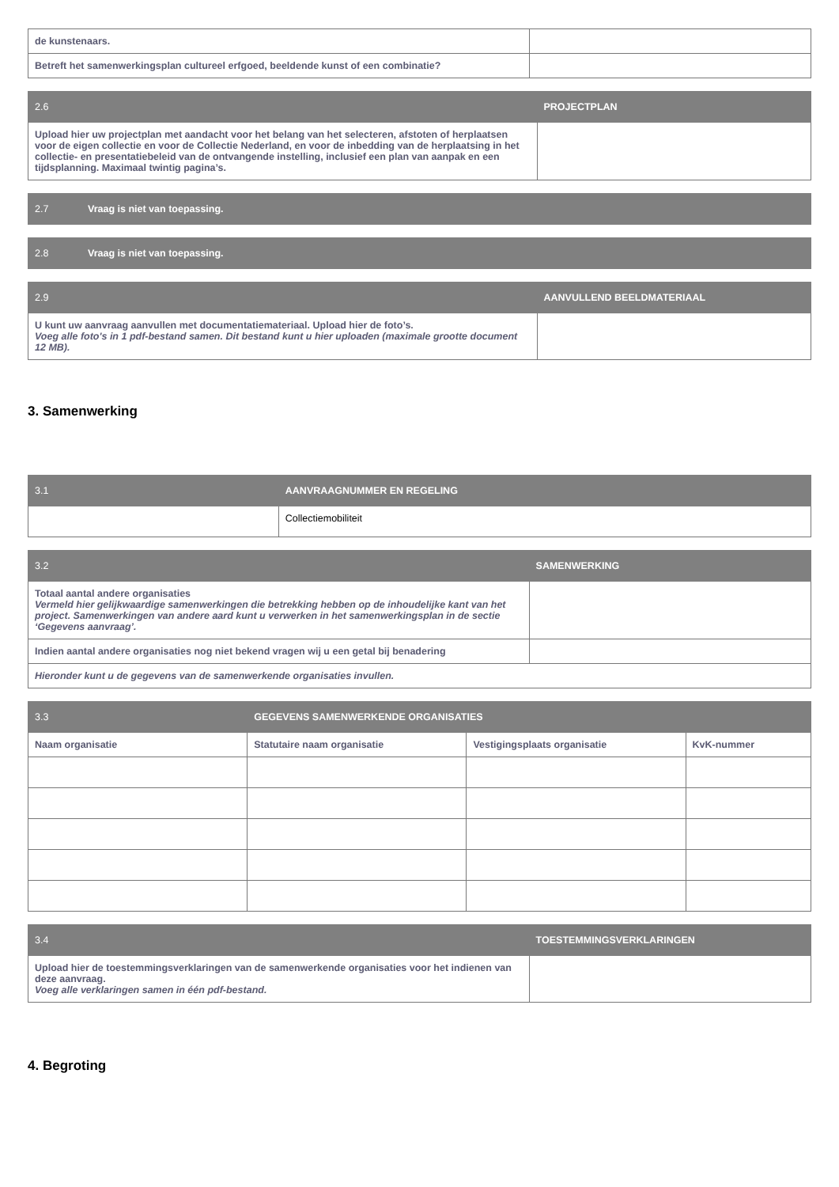| de kunstenaars. | |
| Betreft het samenwerkingsplan cultureel erfgoed, beeldende kunst of een combinatie? | |
| 2.6 | PROJECTPLAN | |
| Upload hier uw projectplan met aandacht voor het belang van het selecteren, afstoten of herplaatsen voor de eigen collectie en voor de Collectie Nederland, en voor de inbedding van de herplaatsing in het collectie- en presentatiebeleid van de ontvangende instelling, inclusief een plan van aanpak en een tijdsplanning. Maximaal twintig pagina’s. | | |
| 2.7 | Vraag is niet van toepassing. |
| 2.8 | Vraag is niet van toepassing. |
| 2.9 | AANVULLEND BEELDMATERIAAL | |
| U kunt uw aanvraag aanvullen met documentatiemateriaal. Upload hier de foto’s. Voeg alle foto's in 1 pdf-bestand samen. Dit bestand kunt u hier uploaden (maximale grootte document 12 MB). | | |
3. Samenwerking
| 3.1 | AANVRAAGNUMMER EN REGELING | |
| | | Collectiemobiliteit |
| 3.2 | SAMENWERKING | |
| Totaal aantal andere organisaties Vermeld hier gelijkwaardige samenwerkingen die betrekking hebben op de inhoudelijke kant van het project. Samenwerkingen van andere aard kunt u verwerken in het samenwerkingsplan in de sectie ‘Gegevens aanvraag’. | | |
| Indien aantal andere organisaties nog niet bekend vragen wij u een getal bij benadering | | |
| Hieronder kunt u de gegevens van de samenwerkende organisaties invullen. | | |
| 3.3 | GEGEVENS SAMENWERKENDE ORGANISATIES | | | |
| Naam organisatie | | Statutaire naam organisatie | Vestigingsplaats organisatie | KvK-nummer |
| 3.4 | TOESTEMMINGSVERKLARINGEN | |
| Upload hier de toestemmingsverklaringen van de samenwerkende organisaties voor het indienen van deze aanvraag. Voeg alle verklaringen samen in één pdf-bestand. | | |
4. Begroting